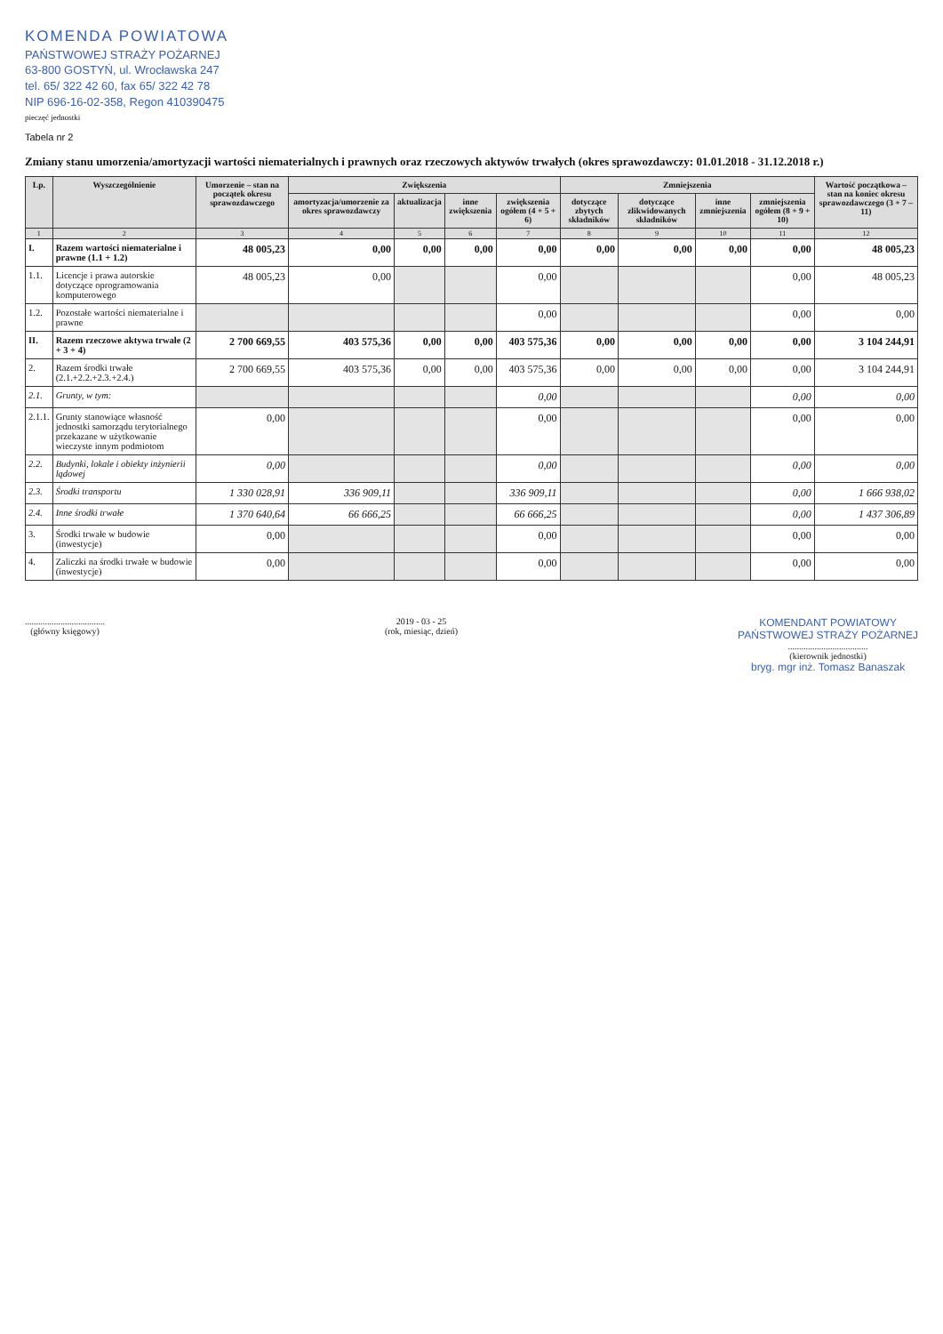KOMENDA POWIATOWA
PAŃSTWOWEJ STRAŻY POŻARNEJ
63-800 GOSTYŃ, ul. Wrocławska 247
tel. 65/ 322 42 60, fax 65/ 322 42 78
NIP 696-16-02-358, Regon 410390475
pieczęć jednostki
Tabela nr 2
Zmiany stanu umorzenia/amortyzacji wartości niematerialnych i prawnych oraz rzeczowych aktywów trwałych (okres sprawozdawczy: 01.01.2018 - 31.12.2018 r.)
| Lp. | Wyszczególnienie | Umorzenie – stan na początek okresu sprawozdawczego | Zwiększenia | | | | Zmniejszenia | | | | Wartość początkowa – stan na koniec okresu sprawozdawczego (3 + 7 – 11) |
| --- | --- | --- | --- | --- | --- | --- | --- | --- | --- | --- | --- |
| | | | amortyzacja/umorzenie za okres sprawozdawczy | aktualizacja | inne zwiększenia | zwiększenia ogółem (4 + 5 + 6) | dotyczące zbytych składników | dotyczące zlikwidowanych składników | inne zmniejszenia | zmniejszenia ogółem (8 + 9 + 10) | |
| 1 | 2 | 3 | 4 | 5 | 6 | 7 | 8 | 9 | 10 | 11 | 12 |
| I. | Razem wartości niematerialne i prawne (1.1 + 1.2) | 48 005,23 | 0,00 | 0,00 | 0,00 | 0,00 | 0,00 | 0,00 | 0,00 | 0,00 | 48 005,23 |
| 1.1. | Licencje i prawa autorskie dotyczące oprogramowania komputerowego | 48 005,23 | 0,00 | | | 0,00 | | | | 0,00 | 48 005,23 |
| 1.2. | Pozostałe wartości niematerialne i prawne | | | | | 0,00 | | | | 0,00 | 0,00 |
| II. | Razem rzeczowe aktywa trwałe (2 + 3 + 4) | 2 700 669,55 | 403 575,36 | 0,00 | 0,00 | 403 575,36 | 0,00 | 0,00 | 0,00 | 0,00 | 3 104 244,91 |
| 2. | Razem środki trwałe (2.1.+2.2.+2.3.+2.4.) | 2 700 669,55 | 403 575,36 | 0,00 | 0,00 | 403 575,36 | 0,00 | 0,00 | 0,00 | 0,00 | 3 104 244,91 |
| 2.1. | Grunty, w tym: | | | | | 0,00 | | | | 0,00 | 0,00 |
| 2.1.1. | Grunty stanowiące własność jednostki samorządu terytorialnego przekazane w użytkowanie wieczyste innym podmiotom | 0,00 | | | | 0,00 | | | | 0,00 | 0,00 |
| 2.2. | Budynki, lokale i obiekty inżynierii lądowej | 0,00 | | | | 0,00 | | | | 0,00 | 0,00 |
| 2.3. | Środki transportu | 1 330 028,91 | 336 909,11 | | | 336 909,11 | | | | 0,00 | 1 666 938,02 |
| 2.4. | Inne środki trwałe | 1 370 640,64 | 66 666,25 | | | 66 666,25 | | | | 0,00 | 1 437 306,89 |
| 3. | Środki trwałe w budowie (inwestycje) | 0,00 | | | | 0,00 | | | | 0,00 | 0,00 |
| 4. | Zaliczki na środki trwałe w budowie (inwestycje) | 0,00 | | | | 0,00 | | | | 0,00 | 0,00 |
....................................
(główny księgowy)
2019 - 03 - 25
(rok, miesiąc, dzień)
KOMENDANT POWIATOWY
PAŃSTWOWEJ STRAŻY POŻARNEJ
....................................
(kierownik jednostki)
bryg. mgr inż. Tomasz Banaszak